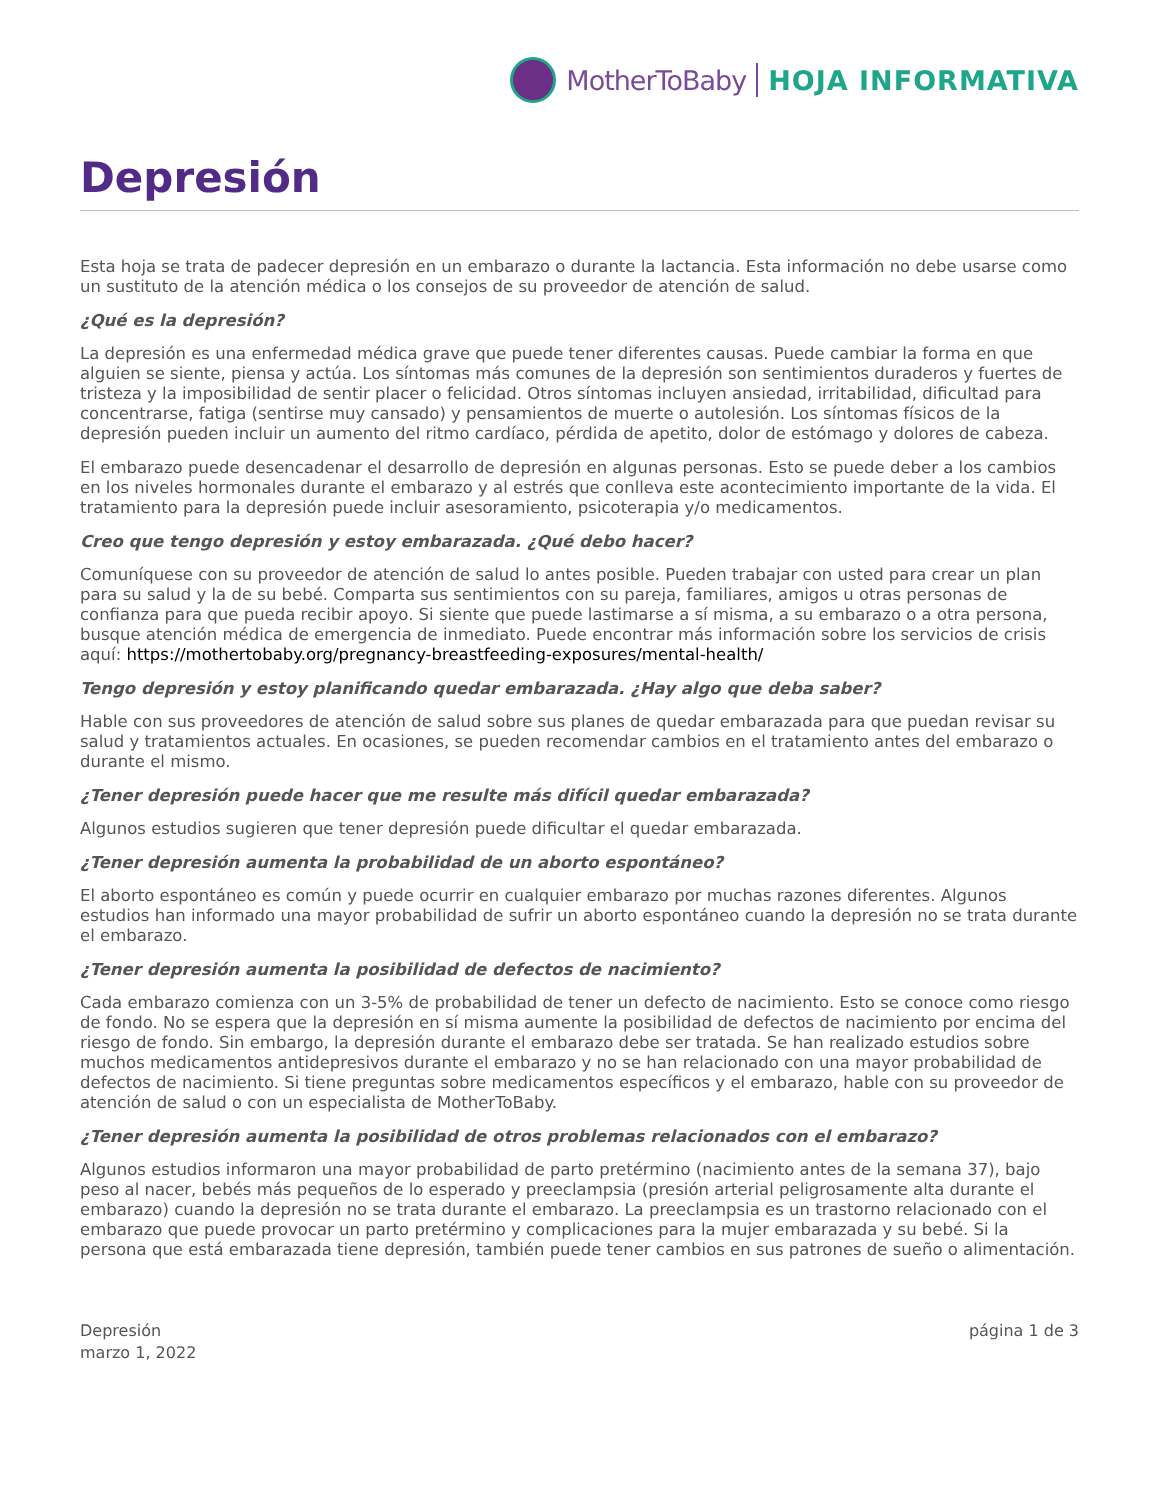MotherToBaby HOJA INFORMATIVA
Depresión
Esta hoja se trata de padecer depresión en un embarazo o durante la lactancia. Esta información no debe usarse como un sustituto de la atención médica o los consejos de su proveedor de atención de salud.
¿Qué es la depresión?
La depresión es una enfermedad médica grave que puede tener diferentes causas. Puede cambiar la forma en que alguien se siente, piensa y actúa. Los síntomas más comunes de la depresión son sentimientos duraderos y fuertes de tristeza y la imposibilidad de sentir placer o felicidad. Otros síntomas incluyen ansiedad, irritabilidad, dificultad para concentrarse, fatiga (sentirse muy cansado) y pensamientos de muerte o autolesión. Los síntomas físicos de la depresión pueden incluir un aumento del ritmo cardíaco, pérdida de apetito, dolor de estómago y dolores de cabeza.
El embarazo puede desencadenar el desarrollo de depresión en algunas personas. Esto se puede deber a los cambios en los niveles hormonales durante el embarazo y al estrés que conlleva este acontecimiento importante de la vida. El tratamiento para la depresión puede incluir asesoramiento, psicoterapia y/o medicamentos.
Creo que tengo depresión y estoy embarazada. ¿Qué debo hacer?
Comuníquese con su proveedor de atención de salud lo antes posible. Pueden trabajar con usted para crear un plan para su salud y la de su bebé. Comparta sus sentimientos con su pareja, familiares, amigos u otras personas de confianza para que pueda recibir apoyo. Si siente que puede lastimarse a sí misma, a su embarazo o a otra persona, busque atención médica de emergencia de inmediato. Puede encontrar más información sobre los servicios de crisis aquí: https://mothertobaby.org/pregnancy-breastfeeding-exposures/mental-health/
Tengo depresión y estoy planificando quedar embarazada. ¿Hay algo que deba saber?
Hable con sus proveedores de atención de salud sobre sus planes de quedar embarazada para que puedan revisar su salud y tratamientos actuales. En ocasiones, se pueden recomendar cambios en el tratamiento antes del embarazo o durante el mismo.
¿Tener depresión puede hacer que me resulte más difícil quedar embarazada?
Algunos estudios sugieren que tener depresión puede dificultar el quedar embarazada.
¿Tener depresión aumenta la probabilidad de un aborto espontáneo?
El aborto espontáneo es común y puede ocurrir en cualquier embarazo por muchas razones diferentes. Algunos estudios han informado una mayor probabilidad de sufrir un aborto espontáneo cuando la depresión no se trata durante el embarazo.
¿Tener depresión aumenta la posibilidad de defectos de nacimiento?
Cada embarazo comienza con un 3-5% de probabilidad de tener un defecto de nacimiento. Esto se conoce como riesgo de fondo. No se espera que la depresión en sí misma aumente la posibilidad de defectos de nacimiento por encima del riesgo de fondo. Sin embargo, la depresión durante el embarazo debe ser tratada. Se han realizado estudios sobre muchos medicamentos antidepresivos durante el embarazo y no se han relacionado con una mayor probabilidad de defectos de nacimiento. Si tiene preguntas sobre medicamentos específicos y el embarazo, hable con su proveedor de atención de salud o con un especialista de MotherToBaby.
¿Tener depresión aumenta la posibilidad de otros problemas relacionados con el embarazo?
Algunos estudios informaron una mayor probabilidad de parto pretérmino (nacimiento antes de la semana 37), bajo peso al nacer, bebés más pequeños de lo esperado y preeclampsia (presión arterial peligrosamente alta durante el embarazo) cuando la depresión no se trata durante el embarazo. La preeclampsia es un trastorno relacionado con el embarazo que puede provocar un parto pretérmino y complicaciones para la mujer embarazada y su bebé. Si la persona que está embarazada tiene depresión, también puede tener cambios en sus patrones de sueño o alimentación.
Depresión
marzo 1, 2022
página 1 de 3